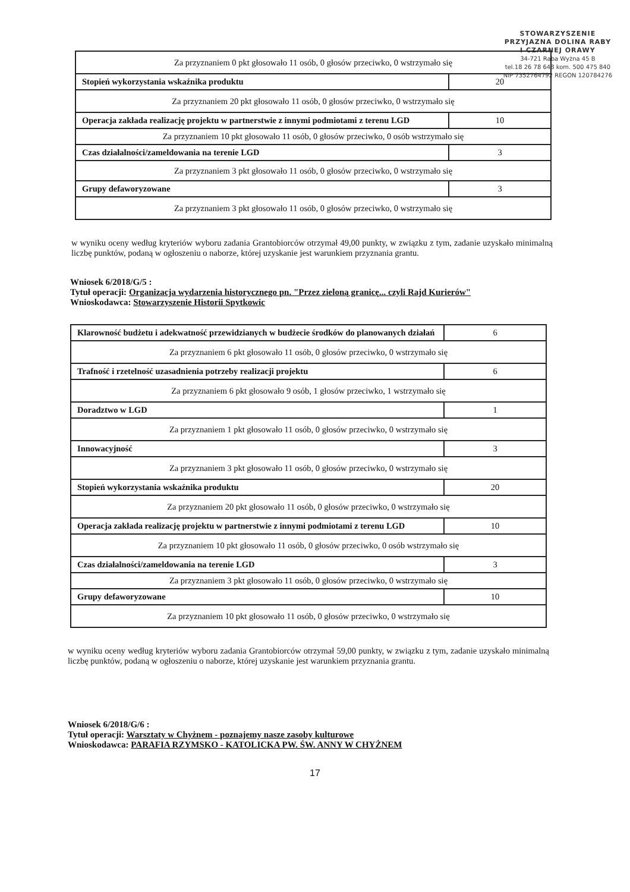STOWARZYSZENIE
PRZYJAZNA DOLINA RABY
I CZARNEJ ORAWY
34-721 Raba Wyżna 45 B
tel.18 26 78 648 kom. 500 475 840
NIP 7352764792 REGON 120784276
| Za przyznaniem 0 pkt głosowało 11 osób, 0 głosów przeciwko, 0 wstrzymało się | |
| Stopień wykorzystania wskaźnika produktu | 20 |
| Za przyznaniem 20 pkt głosowało 11 osób, 0 głosów przeciwko, 0 wstrzymało się | |
| Operacja zakłada realizację projektu w partnerstwie z innymi podmiotami z terenu LGD | 10 |
| Za przyznaniem 10 pkt głosowało 11 osób, 0 głosów przeciwko, 0 osób wstrzymało się | |
| Czas działalności/zameldowania na terenie LGD | 3 |
| Za przyznaniem 3 pkt głosowało 11 osób, 0 głosów przeciwko, 0 wstrzymało się | |
| Grupy defaworyzowane | 3 |
| Za przyznaniem 3 pkt głosowało 11 osób, 0 głosów przeciwko, 0 wstrzymało się | |
w wyniku oceny według kryteriów wyboru zadania Grantobiorców otrzymał 49,00 punkty, w związku z tym, zadanie uzyskało minimalną liczbę punktów, podaną w ogłoszeniu o naborze, której uzyskanie jest warunkiem przyznania grantu.
Wniosek 6/2018/G/5 :
Tytuł operacji: Organizacja wydarzenia historycznego pn. "Przez zieloną granicę... czyli Rajd Kurierów"
Wnioskodawca: Stowarzyszenie Historii Spytkowic
| Klarowność budżetu i adekwatność przewidzianych w budżecie środków do planowanych działań | 6 |
| Za przyznaniem 6 pkt głosowało 11 osób, 0 głosów przeciwko, 0 wstrzymało się | |
| Trafność i rzetelność uzasadnienia potrzeby realizacji projektu | 6 |
| Za przyznaniem 6 pkt głosowało 9 osób, 1 głosów przeciwko, 1 wstrzymało się | |
| Doradztwo w LGD | 1 |
| Za przyznaniem 1 pkt głosowało 11 osób, 0 głosów przeciwko, 0 wstrzymało się | |
| Innowacyjność | 3 |
| Za przyznaniem 3 pkt głosowało 11 osób, 0 głosów przeciwko, 0 wstrzymało się | |
| Stopień wykorzystania wskaźnika produktu | 20 |
| Za przyznaniem 20 pkt głosowało 11 osób, 0 głosów przeciwko, 0 wstrzymało się | |
| Operacja zakłada realizację projektu w partnerstwie z innymi podmiotami z terenu LGD | 10 |
| Za przyznaniem 10 pkt głosowało 11 osób, 0 głosów przeciwko, 0 osób wstrzymało się | |
| Czas działalności/zameldowania na terenie LGD | 3 |
| Za przyznaniem 3 pkt głosowało 11 osób, 0 głosów przeciwko, 0 wstrzymało się | |
| Grupy defaworyzowane | 10 |
| Za przyznaniem 10 pkt głosowało 11 osób, 0 głosów przeciwko, 0 wstrzymało się | |
w wyniku oceny według kryteriów wyboru zadania Grantobiorców otrzymał 59,00 punkty, w związku z tym, zadanie uzyskało minimalną liczbę punktów, podaną w ogłoszeniu o naborze, której uzyskanie jest warunkiem przyznania grantu.
Wniosek 6/2018/G/6 :
Tytuł operacji: Warsztaty w Chyżnem - poznajemy nasze zasoby kulturowe
Wnioskodawca: PARAFIA RZYMSKO - KATOLICKA PW. ŚW. ANNY W CHYŻNEM
17